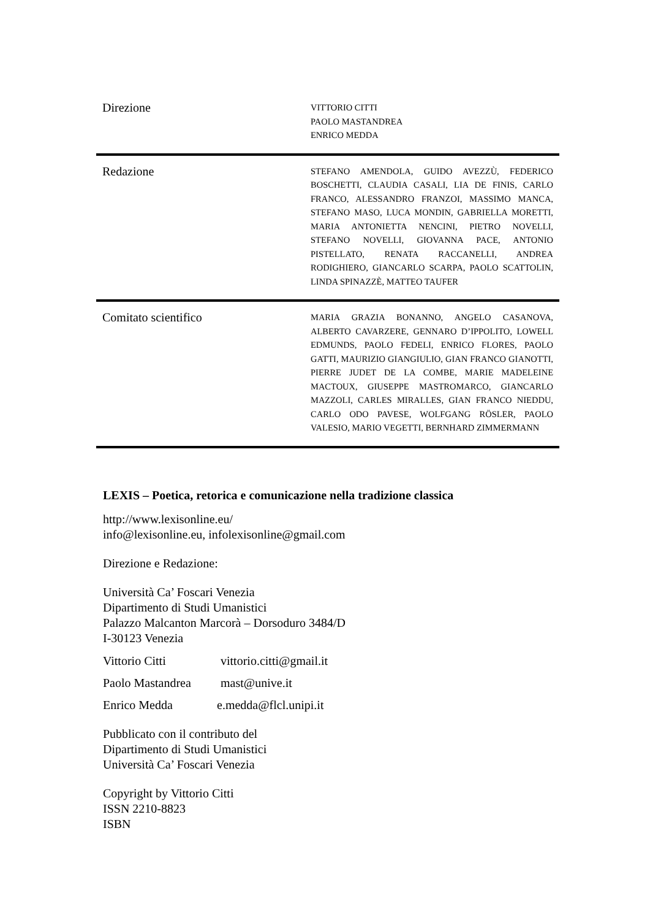| Direzione | VITTORIO CITTI PAOLO MASTANDREA ENRICO MEDDA |
| Redazione | STEFANO AMENDOLA, GUIDO AVEZZÙ, FEDERICO BOSCHETTI, CLAUDIA CASALI, LIA DE FINIS, CARLO FRANCO, ALESSANDRO FRANZOI, MASSIMO MANCA, STEFANO MASO, LUCA MONDIN, GABRIELLA MORETTI, MARIA ANTONIETTA NENCINI, PIETRO NOVELLI, STEFANO NOVELLI, GIOVANNA PACE, ANTONIO PISTELLATO, RENATA RACCANELLI, ANDREA RODIGHIERO, GIANCARLO SCARPA, PAOLO SCATTOLIN, LINDA SPINAZZÈ, MATTEO TAUFER |
| Comitato scientifico | MARIA GRAZIA BONANNO, ANGELO CASANOVA, ALBERTO CAVARZERE, GENNARO D’IPPOLITO, LOWELL EDMUNDS, PAOLO FEDELI, ENRICO FLORES, PAOLO GATTI, MAURIZIO GIANGIULIO, GIAN FRANCO GIANOTTI, PIERRE JUDET DE LA COMBE, MARIE MADELEINE MACTOUX, GIUSEPPE MASTROMARCO, GIANCARLO MAZZOLI, CARLES MIRALLES, GIAN FRANCO NIEDDU, CARLO ODO PAVESE, WOLFGANG RÖSLER, PAOLO VALESIO, MARIO VEGETTI, BERNHARD ZIMMERMANN |
LEXIS – Poetica, retorica e comunicazione nella tradizione classica
http://www.lexisonline.eu/
info@lexisonline.eu, infolexisonline@gmail.com
Direzione e Redazione:
Università Ca’ Foscari Venezia
Dipartimento di Studi Umanistici
Palazzo Malcanton Marcorà – Dorsoduro 3484/D
I-30123 Venezia
Vittorio Citti vittorio.citti@gmail.it
Paolo Mastandrea mast@unive.it
Enrico Medda e.medda@flcl.unipi.it
Pubblicato con il contributo del
Dipartimento di Studi Umanistici
Università Ca’ Foscari Venezia
Copyright by Vittorio Citti
ISSN 2210-8823
ISBN